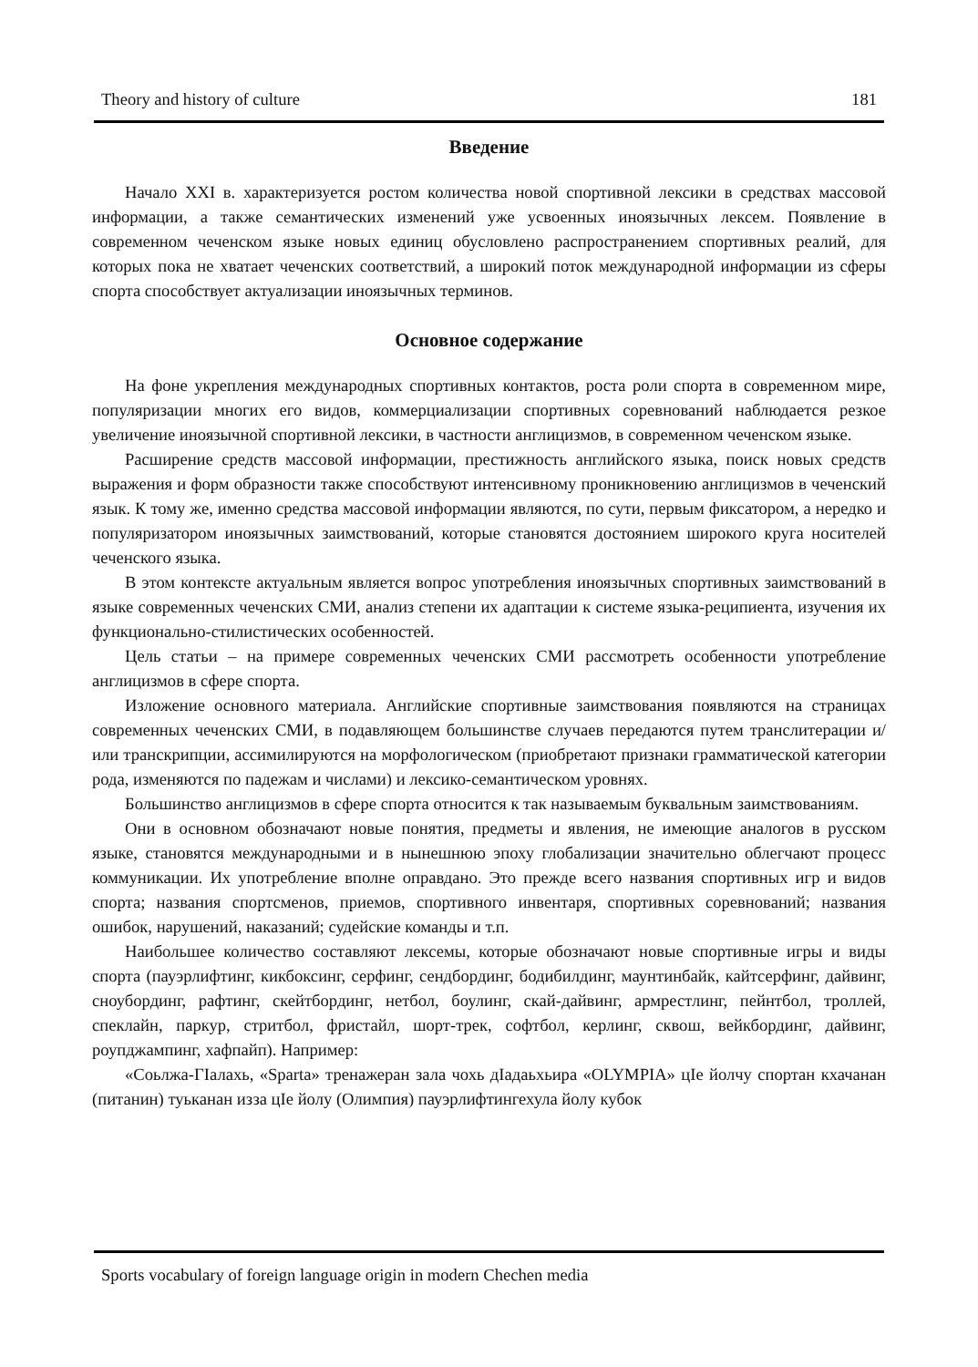Theory and history of culture 181
Введение
Начало XXI в. характеризуется ростом количества новой спортивной лексики в средствах массовой информации, а также семантических изменений уже усвоенных иноязычных лексем. Появление в современном чеченском языке новых единиц обусловлено распространением спортивных реалий, для которых пока не хватает чеченских соответствий, а широкий поток международной информации из сферы спорта способствует актуализации иноязычных терминов.
Основное содержание
На фоне укрепления международных спортивных контактов, роста роли спорта в современном мире, популяризации многих его видов, коммерциализации спортивных соревнований наблюдается резкое увеличение иноязычной спортивной лексики, в частности англицизмов, в современном чеченском языке.
Расширение средств массовой информации, престижность английского языка, поиск новых средств выражения и форм образности также способствуют интенсивному проникновению англицизмов в чеченский язык. К тому же, именно средства массовой информации являются, по сути, первым фиксатором, а нередко и популяризатором иноязычных заимствований, которые становятся достоянием широкого круга носителей чеченского языка.
В этом контексте актуальным является вопрос употребления иноязычных спортивных заимствований в языке современных чеченских СМИ, анализ степени их адаптации к системе языка-реципиента, изучения их функционально-стилистических особенностей.
Цель статьи – на примере современных чеченских СМИ рассмотреть особенности употребление англицизмов в сфере спорта.
Изложение основного материала. Английские спортивные заимствования появляются на страницах современных чеченских СМИ, в подавляющем большинстве случаев передаются путем транслитерации и/или транскрипции, ассимилируются на морфологическом (приобретают признаки грамматической категории рода, изменяются по падежам и числами) и лексико-семантическом уровнях.
Большинство англицизмов в сфере спорта относится к так называемым буквальным заимствованиям.
Они в основном обозначают новые понятия, предметы и явления, не имеющие аналогов в русском языке, становятся международными и в нынешнюю эпоху глобализации значительно облегчают процесс коммуникации. Их употребление вполне оправдано. Это прежде всего названия спортивных игр и видов спорта; названия спортсменов, приемов, спортивного инвентаря, спортивных соревнований; названия ошибок, нарушений, наказаний; судейские команды и т.п.
Наибольшее количество составляют лексемы, которые обозначают новые спортивные игры и виды спорта (пауэрлифтинг, кикбоксинг, серфинг, сендбординг, бодибилдинг, маунтинбайк, кайтсерфинг, дайвинг, сноубординг, рафтинг, скейтбординг, нетбол, боулинг, скай-дайвинг, армрестлинг, пейнтбол, троллей, спеклайн, паркур, стритбол, фристайл, шорт-трек, софтбол, керлинг, сквош, вейкбординг, дайвинг, роупджампинг, хафпайп). Например:
«Соьлжа-ГIалахь, «Sparta» тренажеран зала чохь дIадаьхьира «OLYMPIA» цIе йолчу спортан кхачанан (питанин) туьканан изза цIе йолу (Олимпия) пауэрлифтингехула йолу кубок
Sports vocabulary of foreign language origin in modern Chechen media